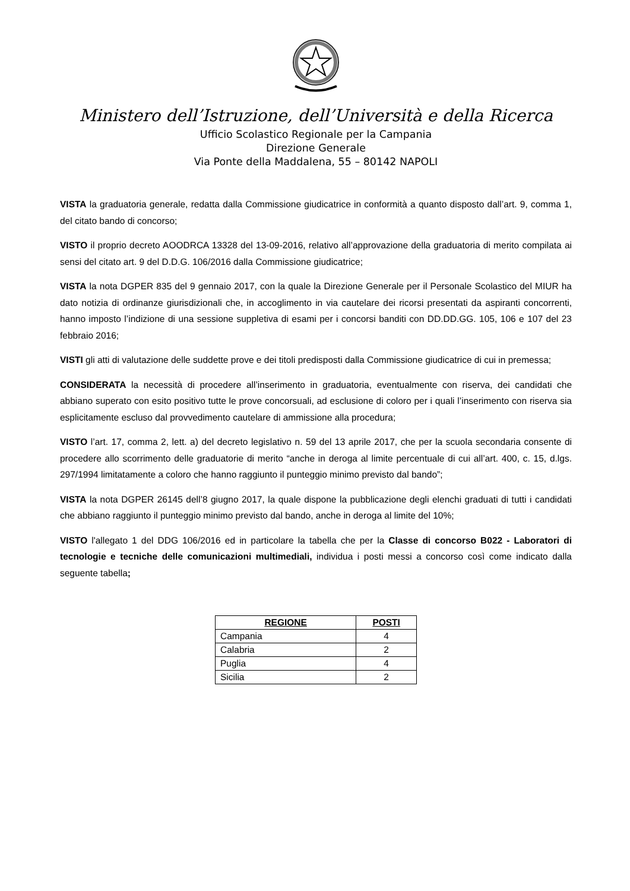Ministero dell’Istruzione, dell’Università e della Ricerca
Ufficio Scolastico Regionale per la Campania
Direzione Generale
Via Ponte della Maddalena, 55 – 80142 NAPOLI
VISTA la graduatoria generale, redatta dalla Commissione giudicatrice in conformità a quanto disposto dall’art. 9, comma 1, del citato bando di concorso;
VISTO il proprio decreto AOODRCA 13328 del 13-09-2016, relativo all’approvazione della graduatoria di merito compilata ai sensi del citato art. 9 del D.D.G. 106/2016 dalla Commissione giudicatrice;
VISTA la nota DGPER 835 del 9 gennaio 2017, con la quale la Direzione Generale per il Personale Scolastico del MIUR ha dato notizia di ordinanze giurisdizionali che, in accoglimento in via cautelare dei ricorsi presentati da aspiranti concorrenti, hanno imposto l’indizione di una sessione suppletiva di esami per i concorsi banditi con DD.DD.GG. 105, 106 e 107 del 23 febbraio 2016;
VISTI gli atti di valutazione delle suddette prove e dei titoli predisposti dalla Commissione giudicatrice di cui in premessa;
CONSIDERATA la necessità di procedere all’inserimento in graduatoria, eventualmente con riserva, dei candidati che abbiano superato con esito positivo tutte le prove concorsuali, ad esclusione di coloro per i quali l’inserimento con riserva sia esplicitamente escluso dal provvedimento cautelare di ammissione alla procedura;
VISTO l’art. 17, comma 2, lett. a) del decreto legislativo n. 59 del 13 aprile 2017, che per la scuola secondaria consente di procedere allo scorrimento delle graduatorie di merito “anche in deroga al limite percentuale di cui all’art. 400, c. 15, d.lgs. 297/1994 limitatamente a coloro che hanno raggiunto il punteggio minimo previsto dal bando”;
VISTA la nota DGPER 26145 dell’8 giugno 2017, la quale dispone la pubblicazione degli elenchi graduati di tutti i candidati che abbiano raggiunto il punteggio minimo previsto dal bando, anche in deroga al limite del 10%;
VISTO l'allegato 1 del DDG 106/2016 ed in particolare la tabella che per la Classe di concorso B022 - Laboratori di tecnologie e tecniche delle comunicazioni multimediali, individua i posti messi a concorso così come indicato dalla seguente tabella;
| REGIONE | POSTI |
| --- | --- |
| Campania | 4 |
| Calabria | 2 |
| Puglia | 4 |
| Sicilia | 2 |